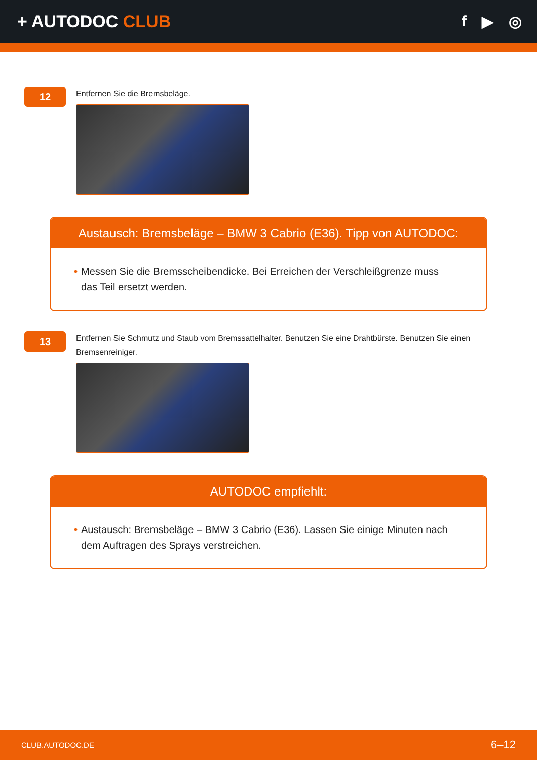+ AUTODOC CLUB f ▶ ◎
12
Entfernen Sie die Bremsbeläge.
Austausch: Bremsbeläge – BMW 3 Cabrio (E36). Tipp von AUTODOC:
• Messen Sie die Bremsscheibendicke. Bei Erreichen der Verschleißgrenze muss das Teil ersetzt werden.
13
Entfernen Sie Schmutz und Staub vom Bremssattelhalter. Benutzen Sie eine Drahtbürste. Benutzen Sie einen Bremsenreiniger.
AUTODOC empfiehlt:
• Austausch: Bremsbeläge – BMW 3 Cabrio (E36). Lassen Sie einige Minuten nach dem Auftragen des Sprays verstreichen.
CLUB.AUTODOC.DE 6–12